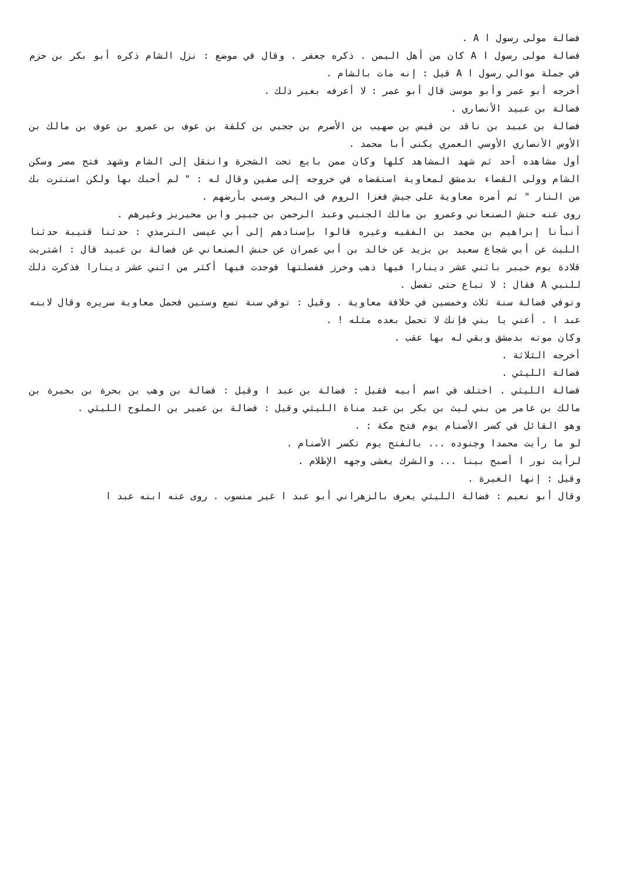فضالة مولى رسول ا A .
فضالة مولى رسول ا A كان من أهل اليمن . ذكره جعفر . وقال في موضع : نزل الشام ذكره أبو بكر بن حزم في جملة موالي رسول ا A قيل : إنه مات بالشام .
أخرجه أبو عمر وأبو موسى قال أبو عمر : لا أعرفه بغير ذلك .
فضالة بن عبيد الأنصاري .
فضالة بن عبيد بن ناقد بن قيس بن صهيب بن الأصرم بن ججبي بن كلفة بن عوف بن عمرو بن عوف بن مالك بن الأوس الأنصاري الأوسي العمري يكنى أبا محمد .
أول مشاهده أحد ثم شهد المشاهد كلها وكان ممن بايع تحت الشجرة وانتقل إلى الشام وشهد فتح مصر وسكن الشام وولى القضاء بدمشق لمعاوية استقضاه في خروجه إلى صفين وقال له : " لم أحبك بها ولكن استترت بك من النار " ثم أمره معاوية على جيش فغزا الروم في البحر وسبي بأرضهم .
روى عنه حنش الصنعاني وعمرو بن مالك الجنبي وعبد الرحمن بن جبير وابن محيريز وغيرهم .
أنبأنا إبراهيم بن محمد بن الفقيه وغيره قالوا بإسنادهم إلى أبي عيسى الترمذي : حدثنا قتيبة حدثنا الليث عن أبي شجاع سعيد بن يزيد عن خالد بن أبي عمران عن حنش الصنعاني عن فضالة بن عبيد قال : اشتريت قلادة يوم خيبر باثني عشر دينارا فيها ذهب وخرز ففصلتها فوجدت فيها أكثر من اثني عشر دينارا فذكرت ذلك للنبي A فقال : لا تباع حتى تفصل .
وتوفي فضالة سنة ثلاث وخمسين في خلافة معاوية . وقيل : توفي سنة تسع وستين فحمل معاوية سريره وقال لابنه عبد ا . أعني يا بني فإنك لا تحمل بعده مثله ! .
وكان موته بدمشق وبقي له بها عقب .
أخرجه الثلاثة .
فضالة الليثي .
فضالة الليثي . اختلف في اسم أبيه فقيل : فضالة بن عبد ا وقيل : فضالة بن وهب بن بحرة بن بحيرة بن مالك بن عامر من بني ليث بن بكر بن عبد مناة الليثي وقيل : فضالة بن عمير بن الملوح الليثي .
وهو القائل في كسر الأصنام يوم فتح مكة : .
لو ما رأيت محمدا وجنوده ... بالفتح يوم تكسر الأصنام .
لرأيت نور ا أصبح بينا ... والشرك يغشى وجهه الإظلام .
وقيل : إنها الغيرة .
وقال أبو نعيم : فضالة الليثي يعرف بالزهراني أبو عبد ا غير منسوب . روى عنه ابنه عبد ا